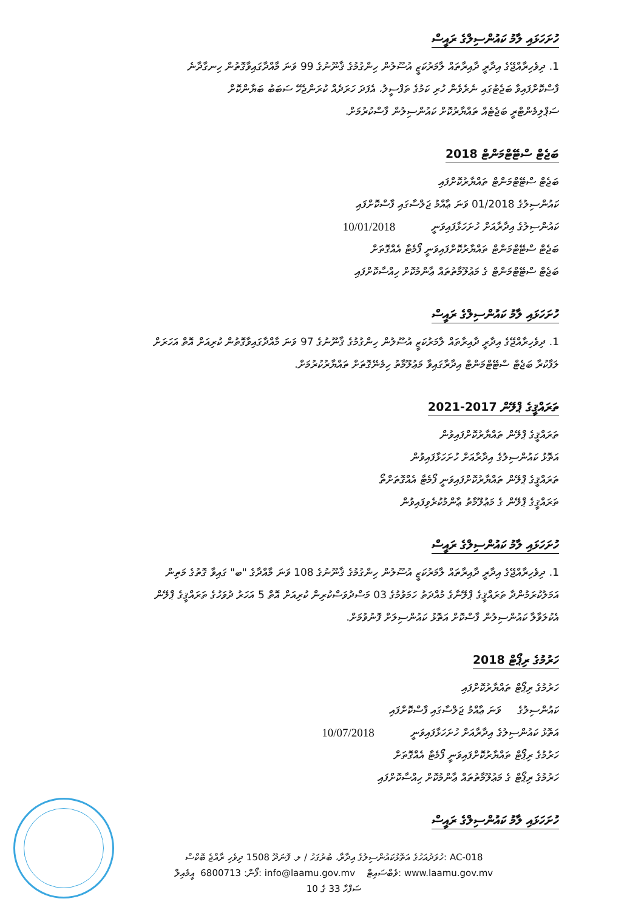ހުށަހަޅައި ލާމު ކައުންސިލްގެ ރައީސް
1. ދިވެހިރާއްޖޭގެ އިދާރީ ދާއިރާތައް ލާމަރުކަޒީ އުސޫލުން ހިންގުމުގެ ޤާނޫނުގެ 99 ވަނަ މާއްދާގައިވާގޮތުން ހިނގާދާނެ
ފާސްކޮށްފައިވާ ބަޖެޓުގައި ނެރެވެން ހުރި ކަމުގެ ތަފްސީލު، އެފަދަ ހަރަދެއް ކުރަންޖެހޭ ސަބަބު ބަޔާންކޮށް
ސަޕްލިމެންޓްރީ ބަޖެޓެއް ތައްޔާރުކޮށް ކައުންސިލުން ފާސްކުރުމަށް.
ބަޖެޓް ސްޓޭޓްމަންޓް 2018
ބަޖެޓް ސްޓޭޓްމަންޓް ތައްޔާރުކޮށްފައި
ކައުންސިލުގެ 01/2018 ވަނަ ޢާއްމު ޖަލްސާގައި ފާސްކޮށްފައި
ކައުންސިލުގެ އިދާރާއަށް ހުށަހަޅާފައިވަނީ 10/01/2018
ބަޖެޓް ސްޓޭޓްމަންޓް ތައްޔާރުކޮށްފައިވަނީ ފޯމެޓާ އެއްގޮތަށް
ބަޖެޓް ސްޓޭޓްމަންޓް ގެ މަޢުލޫމާތުތައް ޢާންމުކޮށް ހިއްސާކޮށްފައި
ހުށަހަޅައި ލާމު ކައުންސިލްގެ ރައީސް
1. ދިވެހިރާއްޖޭގެ އިދާރީ ދާއިރާތައް ލާމަރުކަޒީ އުސޫލުން ހިންގުމުގެ ޤާނޫނުގެ 97 ވަނަ މާއްދާގައިވާގޮތުން ކުރިއަށް އޮތް އަހަރަށް
ލަފާކުރާ ބަޖެޓް ސްޓޭޓްމަންޓް އިދާރާގައިވާ މަޢުލޫމާތު ހިމެނޭގޮތަށް ތައްޔާރުކުރުމަށް.
ތަރައްޤީގެ ޕްލޭން 2017-2021
ތަރައްޤީގެ ޕްލޭން ތައްޔާރުކޮށްފައިވުން
އަތޮޅު ކައުންސިލުގެ އިދާރާއަށް ހުށަހަޅާފައިވުން
ތަރައްޤީގެ ޕްލޭން ތައްޔާރުކޮށްފައިވަނީ ފޯމެޓާ އެއްގޮތަށްތޯ
ތަރައްޤީގެ ޕްލޭން ގެ މަޢުލޫމާތު ޢާންމުކުރެވިފައިވުން
ހުށަހަޅައި ލާމު ކައުންސިލްގެ ރައީސް
1. ދިވެހިރާއްޖޭގެ އިދާރީ ދާއިރާތައް ލާމަރުކަޒީ އުސޫލުން ހިންގުމުގެ ޤާނޫނުގެ 108 ވަނަ މާއްދާގެ "ބ" ގައިވާ ގޮތުގެ މަތިން
އަމަލުކުރަމުންދާ ތަރައްޤީގެ ޕްލޭނާގެ މުއްދަތު ހަމަވުމުގެ 03 މަސްދުވަސްކުރިން ކުރިއަށް އޮތް 5 އަހަރު ދުވަހުގެ ތަރައްޤީގެ ޕްލޭން
އެކުލަވާލާ ކައުންސިލުން ފާސްކޮށް އަތޮޅު ކައުންސިލަށް ފޮނުވުމަށް.
ހަރުމުގެ ރިޕޯޓް 2018
ހަރުމުގެ ރިޕޯޓް ތައްޔާރުކޮށްފައި
ކައުންސިލުގެ ވަނަ ޢާއްމު ޖަލްސާގައި ފާސްކޮށްފައި
އަތޮޅު ކައުންސިލުގެ އިދާރާއަށް ހުށަހަޅާފައިވަނީ 10/07/2018
ހަރުމުގެ ރިޕޯޓް ތައްޔާރުކޮށްފައިވަނީ ފޯމެޓާ އެއްގޮތަށް
ހަރުމުގެ ރިޕޯޓް ގެ މަޢުލޫމާތުތައް ޢާންމުކޮށް ހިއްސާކޮށްފައި
ހުށަހަޅައި ލާމު ކައުންސިލްގެ ރައީސް
ހުވަދުއަހުގެ އަތޮޅުކައުންސިލުގެ އިދާރާ، ބުރުގަހު / ލ. ފޮނަދޫ 1508 ދިވެހި ރާއްޖެ ބޮކްސް: AC-018
ފޯން: 6800713 އީމެއިލް: info@laamu.gov.mv ވެބްސައިޓް: www.laamu.gov.mv
ސަފްހާ 33 ގެ 10